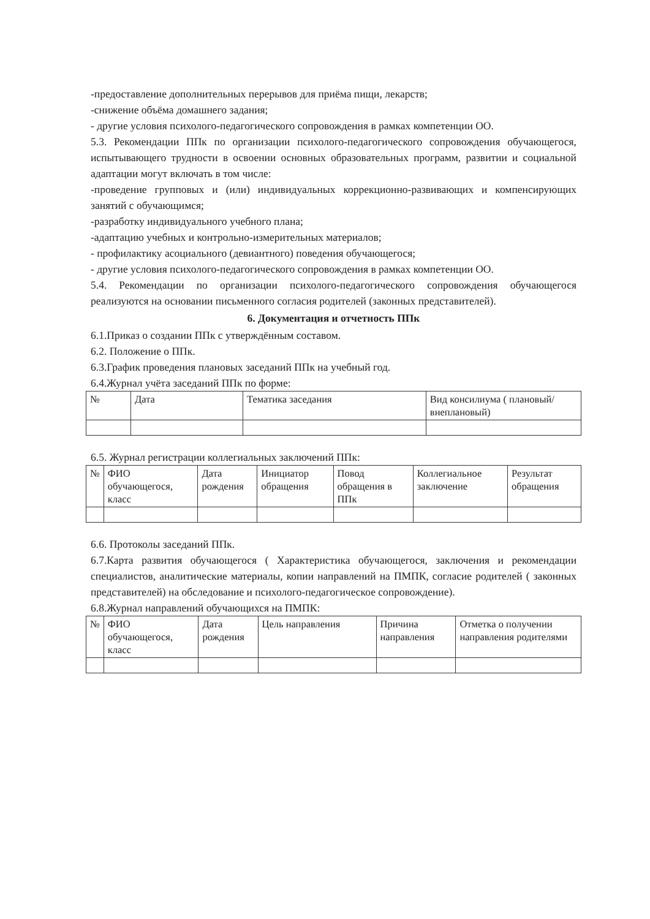-предоставление дополнительных перерывов для приёма пищи, лекарств;
-снижение объёма домашнего задания;
- другие условия психолого-педагогического сопровождения в рамках компетенции ОО.
5.3. Рекомендации ППк по организации психолого-педагогического сопровождения обучающегося, испытывающего трудности в освоении основных образовательных программ, развитии и социальной адаптации могут включать в том числе:
-проведение групповых и (или) индивидуальных коррекционно-развивающих и компенсирующих занятий с обучающимся;
-разработку индивидуального учебного плана;
-адаптацию учебных и контрольно-измерительных материалов;
- профилактику асоциального (девиантного) поведения обучающегося;
- другие условия психолого-педагогического сопровождения в рамках компетенции ОО.
5.4. Рекомендации по организации психолого-педагогического сопровождения обучающегося реализуются на основании письменного согласия родителей (законных представителей).
6. Документация и отчетность ППк
6.1.Приказ о создании ППк с утверждённым составом.
6.2. Положение о ППк.
6.3.График проведения плановых заседаний ППк на учебный год.
6.4.Журнал учёта заседаний ППк по форме:
| № | Дата | Тематика заседания | Вид консилиума ( плановый/внеплановый) |
6.5. Журнал регистрации коллегиальных заключений ППк:
| № | ФИО обучающегося, класс | Дата рождения | Инициатор обращения | Повод обращения в ППк | Коллегиальное заключение | Результат обращения |
6.6. Протоколы заседаний ППк.
6.7.Карта развития обучающегося ( Характеристика обучающегося, заключения и рекомендации специалистов, аналитические материалы, копии направлений на ПМПК, согласие родителей ( законных представителей) на обследование и психолого-педагогическое сопровождение).
6.8.Журнал направлений обучающихся на ПМПК:
| № | ФИО обучающегося, класс | Дата рождения | Цель направления | Причина направления | Отметка о получении направления родителями |